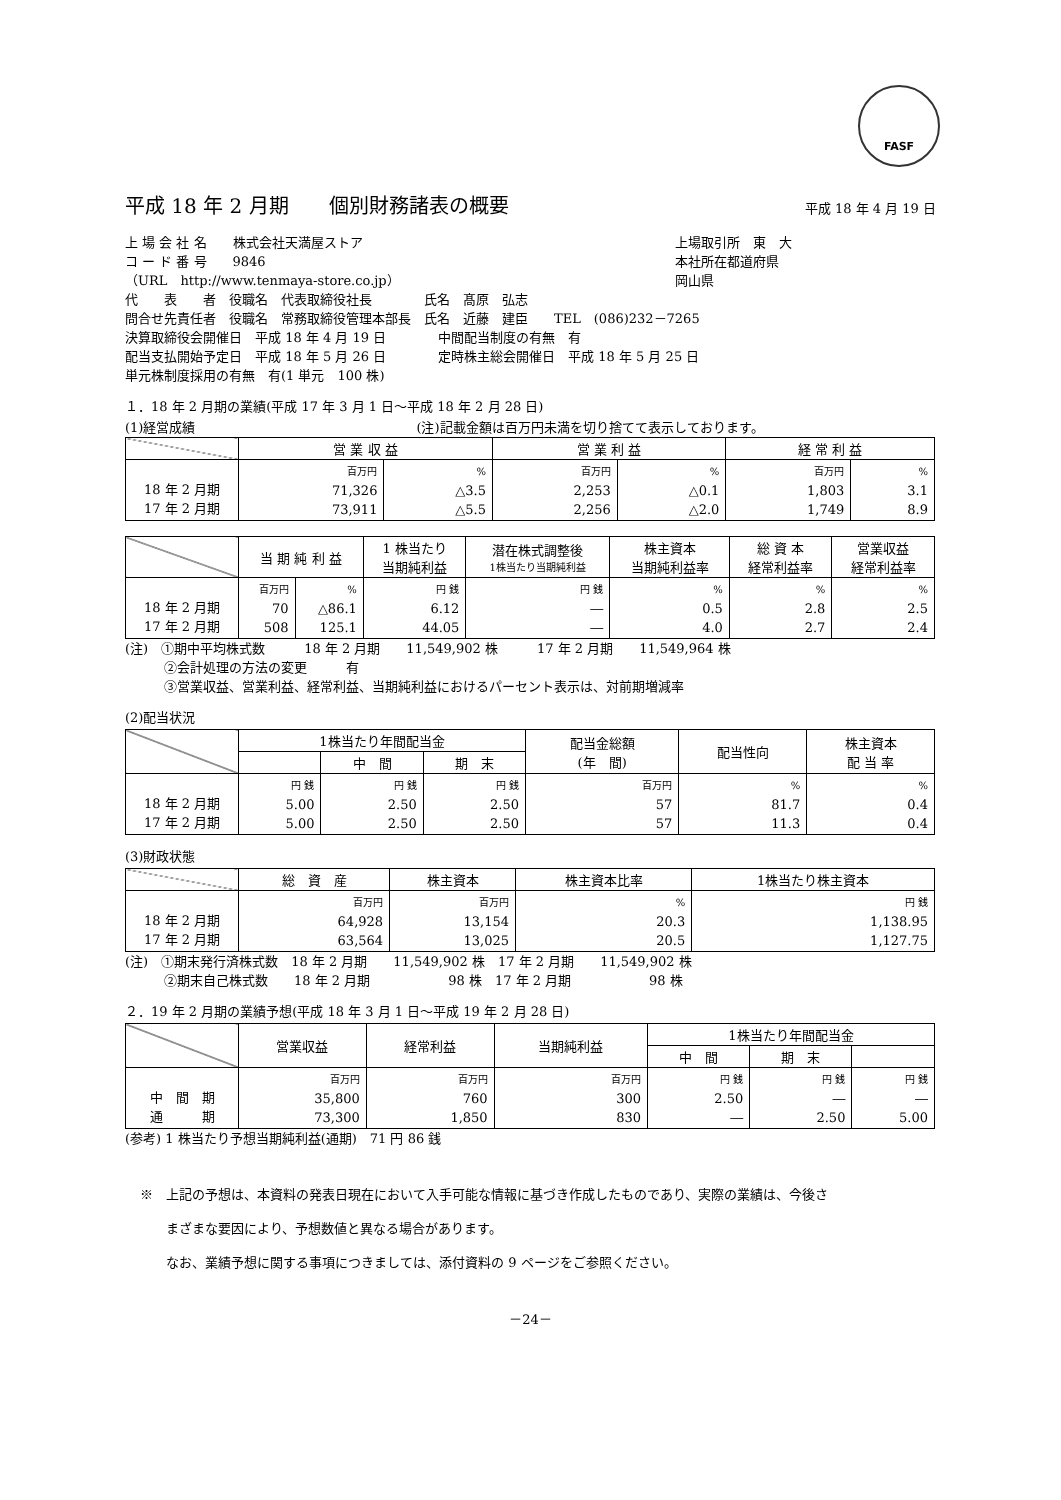FASF
平成 18 年 2 月期　　個別財務諸表の概要 平成 18 年 4 月 19 日
上 場 会 社 名　　株式会社天満屋ストア 上場取引所　東　大
コ ー ド 番 号　　9846 本社所在都道府県
（URL　http://www.tenmaya-store.co.jp） 岡山県
代　　表　　者　役職名　代表取締役社長　　　　氏名　髙原　弘志
問合せ先責任者　役職名　常務取締役管理本部長　氏名　近藤　建臣　　TEL　(086)232－7265
決算取締役会開催日　平成 18 年 4 月 19 日　　　　中間配当制度の有無　有
配当支払開始予定日　平成 18 年 5 月 26 日　　　　定時株主総会開催日　平成 18 年 5 月 25 日
単元株制度採用の有無　有(1 単元　100 株)
１．18 年 2 月期の業績(平成 17 年 3 月 1 日～平成 18 年 2 月 28 日)
(1)経営成績　　　　　　　　　　　　　　　　　(注)記載金額は百万円未満を切り捨てて表示しております。
| | 営 業 収 益 | | 営 業 利 益 | | 経 常 利 益 | |
| --- | --- | --- | --- | --- | --- | --- |
| 18 年 2 月期 17 年 2 月期 | 百万円 71,326 73,911 | % △3.5 △5.5 | 百万円 2,253 2,256 | % △0.1 △2.0 | 百万円 1,803 1,749 | % 3.1 8.9 |
| | 当 期 純 利 益 | | 1 株当たり 当期純利益 | 潜在株式調整後 1株当たり当期純利益 | 株主資本 当期純利益率 | 総 資 本 経常利益率 | 営業収益 経常利益率 |
| --- | --- | --- | --- | --- | --- | --- | --- |
| 18 年 2 月期 17 年 2 月期 | 百万円 70 508 | % △86.1 125.1 | 円 銭 6.12 44.05 | 円 銭 ― ― | % 0.5 4.0 | % 2.8 2.7 | % 2.5 2.4 |
(注)　①期中平均株式数　　　18 年 2 月期　　11,549,902 株　　　17 年 2 月期　　11,549,964 株
　　　②会計処理の方法の変更　　　有
　　　③営業収益、営業利益、経常利益、当期純利益におけるパーセント表示は、対前期増減率
(2)配当状況
| | 1株当たり年間配当金 | | | 配当金総額 (年 間) | 配当性向 | 株主資本 配 当 率 |
| --- | --- | --- | --- | --- | --- | --- |
| | | 中 間 | 期 末 | | | |
| 18 年 2 月期 17 年 2 月期 | 円 銭 5.00 5.00 | 円 銭 2.50 2.50 | 円 銭 2.50 2.50 | 百万円 57 57 | % 81.7 11.3 | % 0.4 0.4 |
(3)財政状態
| | 総 資 産 | 株主資本 | 株主資本比率 | 1株当たり株主資本 |
| --- | --- | --- | --- | --- |
| 18 年 2 月期 17 年 2 月期 | 百万円 64,928 63,564 | 百万円 13,154 13,025 | % 20.3 20.5 | 円 銭 1,138.95 1,127.75 |
(注)　①期末発行済株式数　18 年 2 月期　　11,549,902 株　17 年 2 月期　　11,549,902 株
　　　②期末自己株式数　　18 年 2 月期　　　　　　98 株　17 年 2 月期　　　　　　98 株
２．19 年 2 月期の業績予想(平成 18 年 3 月 1 日～平成 19 年 2 月 28 日)
| | 営業収益 | 経常利益 | 当期純利益 | 1株当たり年間配当金 | | |
| --- | --- | --- | --- | --- | --- | --- |
| | | | | 中 間 | 期 末 | |
| 中 間 期 通 期 | 百万円 35,800 73,300 | 百万円 760 1,850 | 百万円 300 830 | 円 銭 2.50 ― | 円 銭 ― 2.50 | 円 銭 ― 5.00 |
(参考) 1 株当たり予想当期純利益(通期)　71 円 86 銭
※　上記の予想は、本資料の発表日現在において入手可能な情報に基づき作成したものであり、実際の業績は、今後さ
　　まざまな要因により、予想数値と異なる場合があります。
　　なお、業績予想に関する事項につきましては、添付資料の 9 ページをご参照ください。
－24－